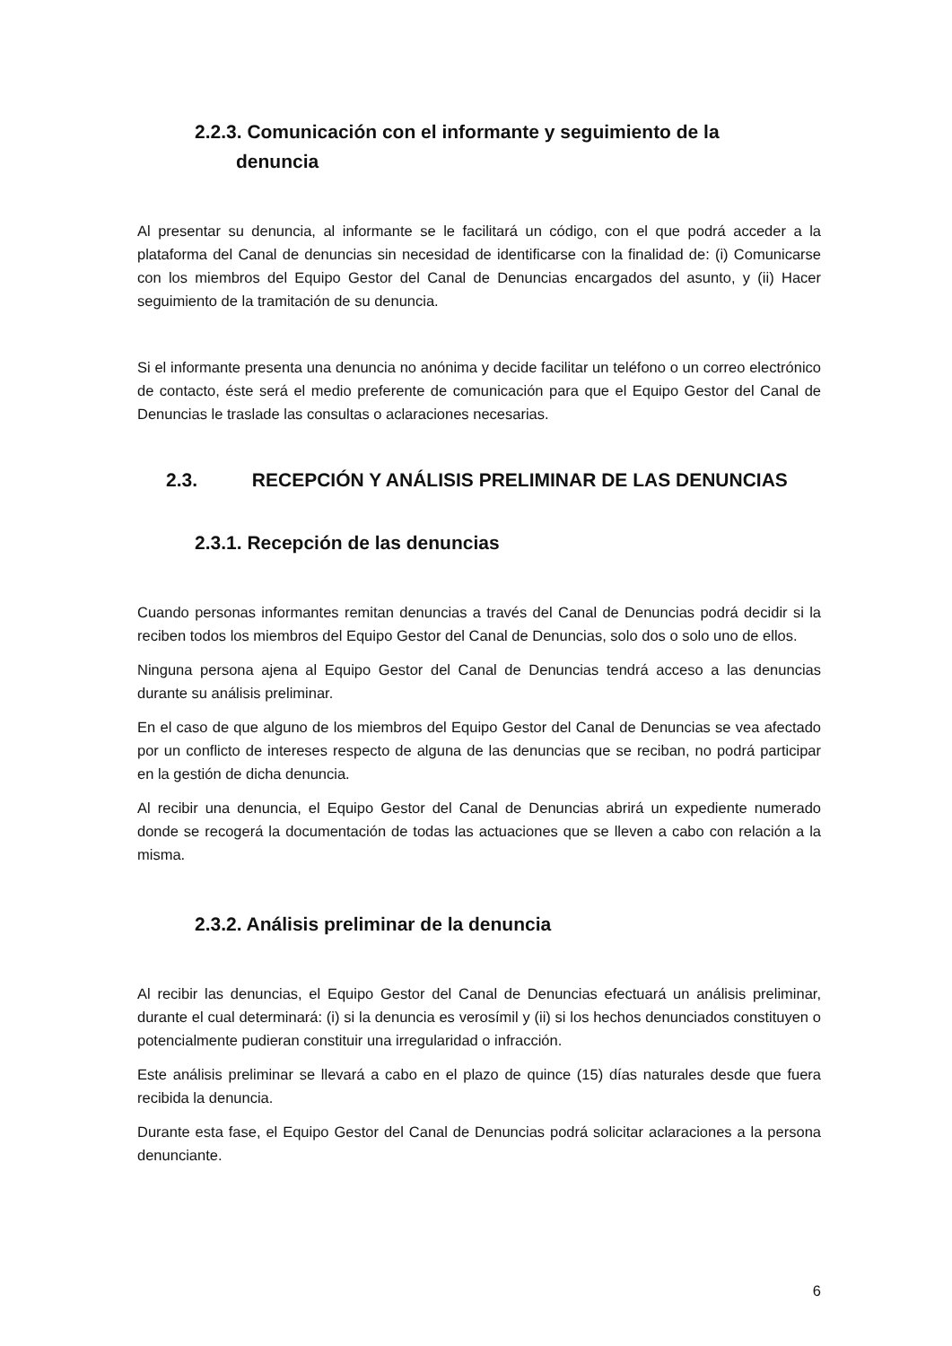2.2.3. Comunicación con el informante y seguimiento de la
denuncia
Al presentar su denuncia, al informante se le facilitará un código, con el que podrá acceder a la plataforma del Canal de denuncias sin necesidad de identificarse con la finalidad de: (i) Comunicarse con los miembros del Equipo Gestor del Canal de Denuncias encargados del asunto, y (ii) Hacer seguimiento de la tramitación de su denuncia.
Si el informante presenta una denuncia no anónima y decide facilitar un teléfono o un correo electrónico de contacto, éste será el medio preferente de comunicación para que el Equipo Gestor del Canal de Denuncias le traslade las consultas o aclaraciones necesarias.
2.3. RECEPCIÓN Y ANÁLISIS PRELIMINAR DE LAS DENUNCIAS
2.3.1. Recepción de las denuncias
Cuando personas informantes remitan denuncias a través del Canal de Denuncias podrá decidir si la reciben todos los miembros del Equipo Gestor del Canal de Denuncias, solo dos o solo uno de ellos.
Ninguna persona ajena al Equipo Gestor del Canal de Denuncias tendrá acceso a las denuncias durante su análisis preliminar.
En el caso de que alguno de los miembros del Equipo Gestor del Canal de Denuncias se vea afectado por un conflicto de intereses respecto de alguna de las denuncias que se reciban, no podrá participar en la gestión de dicha denuncia.
Al recibir una denuncia, el Equipo Gestor del Canal de Denuncias abrirá un expediente numerado donde se recogerá la documentación de todas las actuaciones que se lleven a cabo con relación a la misma.
2.3.2. Análisis preliminar de la denuncia
Al recibir las denuncias, el Equipo Gestor del Canal de Denuncias efectuará un análisis preliminar, durante el cual determinará: (i) si la denuncia es verosímil y (ii) si los hechos denunciados constituyen o potencialmente pudieran constituir una irregularidad o infracción.
Este análisis preliminar se llevará a cabo en el plazo de quince (15) días naturales desde que fuera recibida la denuncia.
Durante esta fase, el Equipo Gestor del Canal de Denuncias podrá solicitar aclaraciones a la persona denunciante.
6